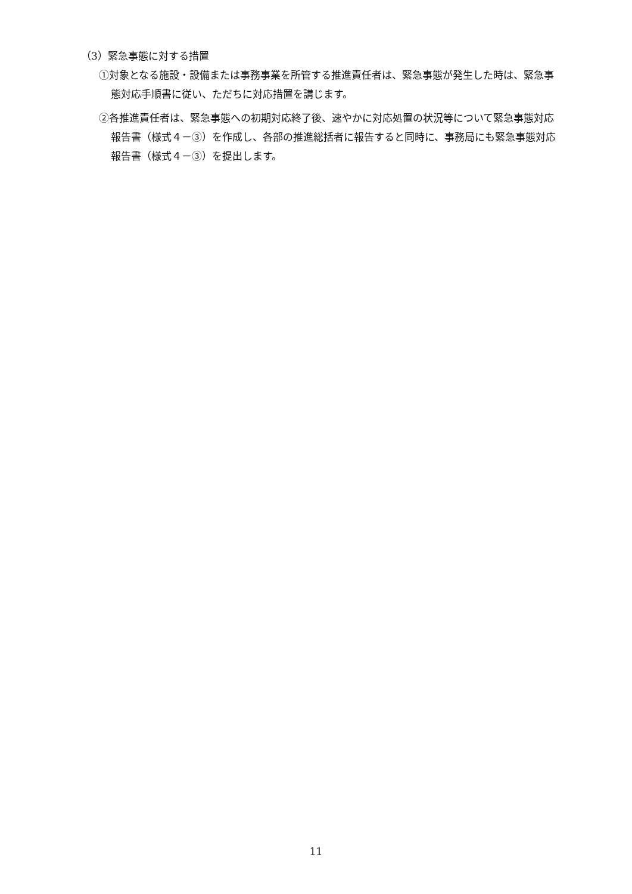（3）緊急事態に対する措置
①対象となる施設・設備または事務事業を所管する推進責任者は、緊急事態が発生した時は、緊急事態対応手順書に従い、ただちに対応措置を講じます。
②各推進責任者は、緊急事態への初期対応終了後、速やかに対応処置の状況等について緊急事態対応報告書（様式４－③）を作成し、各部の推進総括者に報告すると同時に、事務局にも緊急事態対応報告書（様式４－③）を提出します。
11